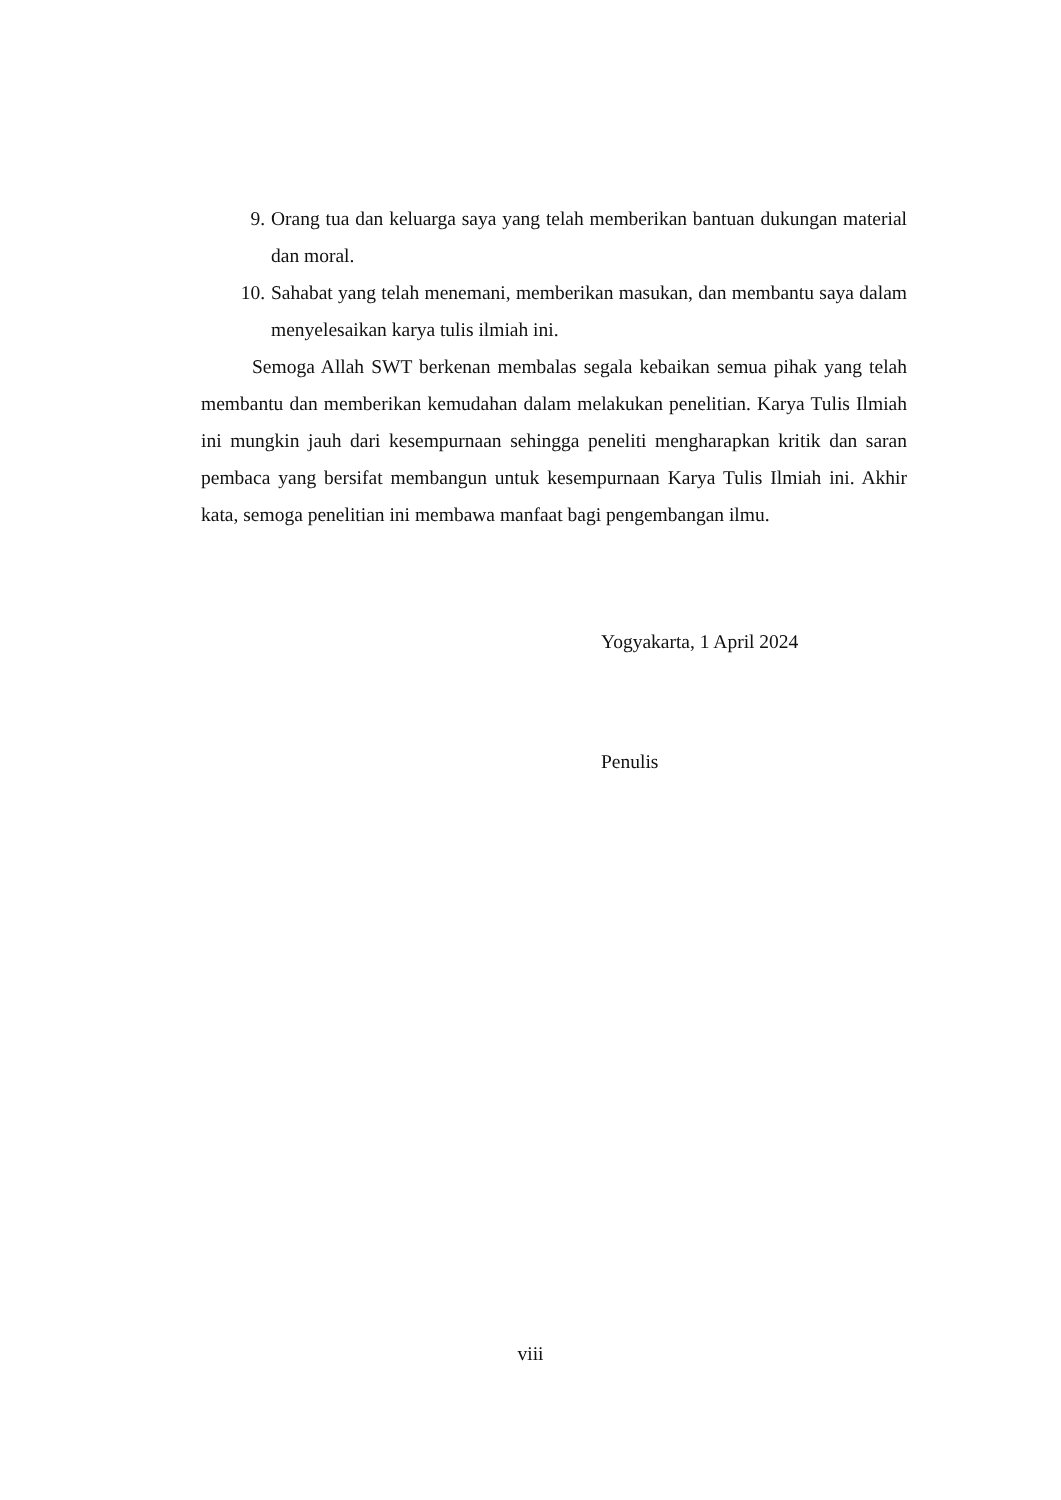9. Orang tua dan keluarga saya yang telah memberikan bantuan dukungan material dan moral.
10. Sahabat yang telah menemani, memberikan masukan, dan membantu saya dalam menyelesaikan karya tulis ilmiah ini.
Semoga Allah SWT berkenan membalas segala kebaikan semua pihak yang telah membantu dan memberikan kemudahan dalam melakukan penelitian. Karya Tulis Ilmiah ini mungkin jauh dari kesempurnaan sehingga peneliti mengharapkan kritik dan saran pembaca yang bersifat membangun untuk kesempurnaan Karya Tulis Ilmiah ini. Akhir kata, semoga penelitian ini membawa manfaat bagi pengembangan ilmu.
Yogyakarta, 1 April 2024
Penulis
viii